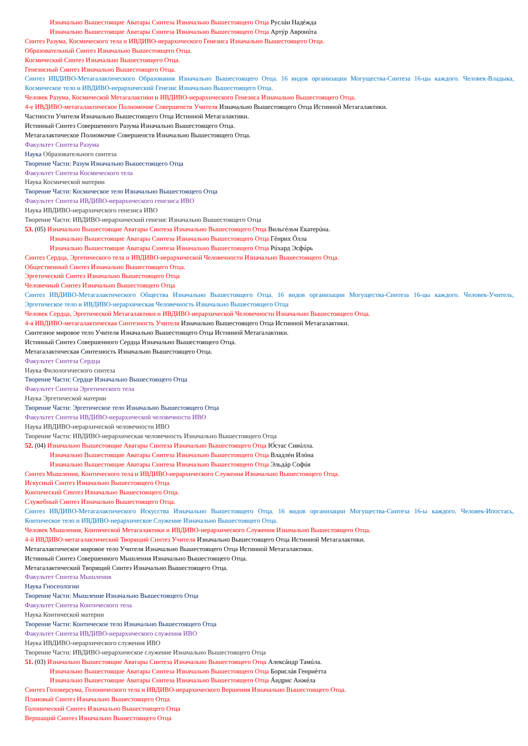Изначально Вышестоящие Аватары Синтеза Изначально Вышестоящего Отца Руслáн Надéжда
Изначально Вышестоящие Аватары Синтеза Изначально Вышестоящего Отца Артýр Авронúта
Синтез Разума, Космического тела и ИВДИВО-иерархического Генезиса Изначально Вышестоящего Отца.
Образовательный Синтез Изначально Вышестоящего Отца.
Космический Синтез Изначально Вышестоящего Отца.
Генезисный Синтез Изначально Вышестоящего Отца.
Синтез ИВДИВО-Метагалактического Образования Изначально Вышестоящего Отца. 16 видов организации Могущества-Синтеза 16-цы каждого. Человек-Владыка, Космическое тело и ИВДИВО-иерархический Генезис Изначально Вышестоящего Отца.
Человек Разума, Космической Метагалактики и ИВДИВО-иерархического Генезиса Изначально Вышестоящего Отца.
4-е ИВДИВО-метагалактическое Полномочие Совершенств Учителя Изначально Вышестоящего Отца Истинной Метагалактики.
Частности Учителя Изначально Вышестоящего Отца Истинной Метагалактики.
Истинный Синтез Совершенного Разума Изначально Вышестоящего Отца.
Метагалактическое Полномочие Совершенств Изначально Вышестоящего Отца.
Факультет Синтеза Разума
Наука Образовательного синтеза
Творение Части: Разум Изначально Вышестоящего Отца
Факультет Синтеза Космического тела
Наука Космической материи
Творение Части: Космическое тело Изначально Вышестоящего Отца
Факультет Синтеза ИВДИВО-иерархического генезиса ИВО
Наука ИВДИВО-иерархического генезиса ИВО
Творение Части: ИВДИВО-иерархический генезис Изначально Вышестоящего Отца
53. (05) Изначально Вышестоящие Аватары Синтеза Изначально Вышестоящего Отца Вильгéльм Екатерúна.
Изначально Вышестоящие Аватары Синтеза Изначально Вышестоящего Отца Гéнрих Óлла
Изначально Вышестоящие Аватары Синтеза Изначально Вышестоящего Отца Рúхард Эсфúрь
Синтез Сердца, Эргетического тела и ИВДИВО-иерархической Человечности Изначально Вышестоящего Отца.
Общественный Синтез Изначально Вышестоящего Отца.
Эргетический Синтез Изначально Вышестоящего Отца
Человечный Синтез Изначально Вышестоящего Отца
Синтез ИВДИВО-Метагалактического Общества Изначально Вышестоящего Отца. 16 видов организации Могущества-Синтеза 16-цы каждого. Человек-Учитель, Эргетическое тело и ИВДИВО-иерархическая Человечность Изначально Вышестоящего Отца
Человек Сердца, Эргетической Метагалактики и ИВДИВО-иерархической Человечности Изначально Вышестоящего Отца.
4-я ИВДИВО-метагалактическая Синтезность Учителя Изначально Вышестоящего Отца Истинной Метагалактики.
Синтезное мировое тело Учителя Изначально Вышестоящего Отца Истинной Метагалактики.
Истинный Синтез Совершенного Сердца Изначально Вышестоящего Отца.
Метагалактическая Синтезность Изначально Вышестоящего Отца.
Факультет Синтеза Сердца
Наука Филологического синтеза
Творение Части: Сердце Изначально Вышестоящего Отца
Факультет Синтеза Эргетического тела
Наука Эргетической материи
Творение Части: Эргетическое тело Изначально Вышестоящего Отца
Факультет Синтеза ИВДИВО-иерархической человечности ИВО
Наука ИВДИВО-иерархической человечности ИВО
Творение Части: ИВДИВО-иерархическая человечность Изначально Вышестоящего Отца
52. (04) Изначально Вышестоящие Аватары Синтеза Изначально Вышестоящего Отца Ю́стас Сивúлла.
Изначально Вышестоящие Аватары Синтеза Изначально Вышестоящего Отца Владлéн Илóна
Изначально Вышестоящие Аватары Синтеза Изначально Вышестоящего Отца Эльдáр Софúя
Синтез Мышления, Контического тела и ИВДИВО-иерархического Служения Изначально Вышестоящего Отца.
Искусный Синтез Изначально Вышестоящего Отца.
Контический Синтез Изначально Вышестоящего Отца.
Служебный Синтез Изначально Вышестоящего Отца.
Синтез ИВДИВО-Метагалактического Искусства Изначально Вышестоящего Отца. 16 видов организации Могущества-Синтеза 16-ы каждого. Человек-Ипостась, Контическое тело и ИВДИВО-иерархическое Служение Изначально Вышестоящего Отца.
Человек Мышления, Контической Метагалактики и ИВДИВО-иерархического Служения Изначально Вышестоящего Отца.
4-й ИВДИВО-метагалактический Творящий Синтез Учителя Изначально Вышестоящего Отца Истинной Метагалактики.
Метагалактическое мировое тело Учителя Изначально Вышестоящего Отца Истинной Метагалактики.
Истинный Синтез Совершенного Мышления Изначально Вышестоящего Отца.
Метагалактический Творящий Синтез Изначально Вышестоящего Отца.
Факультет Синтеза Мышления
Наука Гносеологии
Творение Части: Мышление Изначально Вышестоящего Отца
Факультет Синтеза Контического тела
Наука Контической материи
Творение Части: Контическое тело Изначально Вышестоящего Отца
Факультет Синтеза ИВДИВО-иерархического служения ИВО
Наука ИВДИВО-иерархического служения ИВО
Творение Части: ИВДИВО-иерархическое служение Изначально Вышестоящего Отца
51. (03) Изначально Вышестоящие Аватары Синтеза Изначально Вышестоящего Отца Алексáндр Тамúла.
Изначально Вышестоящие Аватары Синтеза Изначально Вышестоящего Отца Бориcлáв Генриéтта
Изначально Вышестоящие Аватары Синтеза Изначально Вышестоящего Отца Áндрис Анжéла
Синтез Головерсума, Голонического тела и ИВДИВО-иерархического Вершения Изначально Вышестоящего Отца.
Плановый Синтез Изначально Вышестоящего Отца.
Голонический Синтез Изначально Вышестоящего Отца
Вершащий Синтез Изначально Вышестоящего Отца